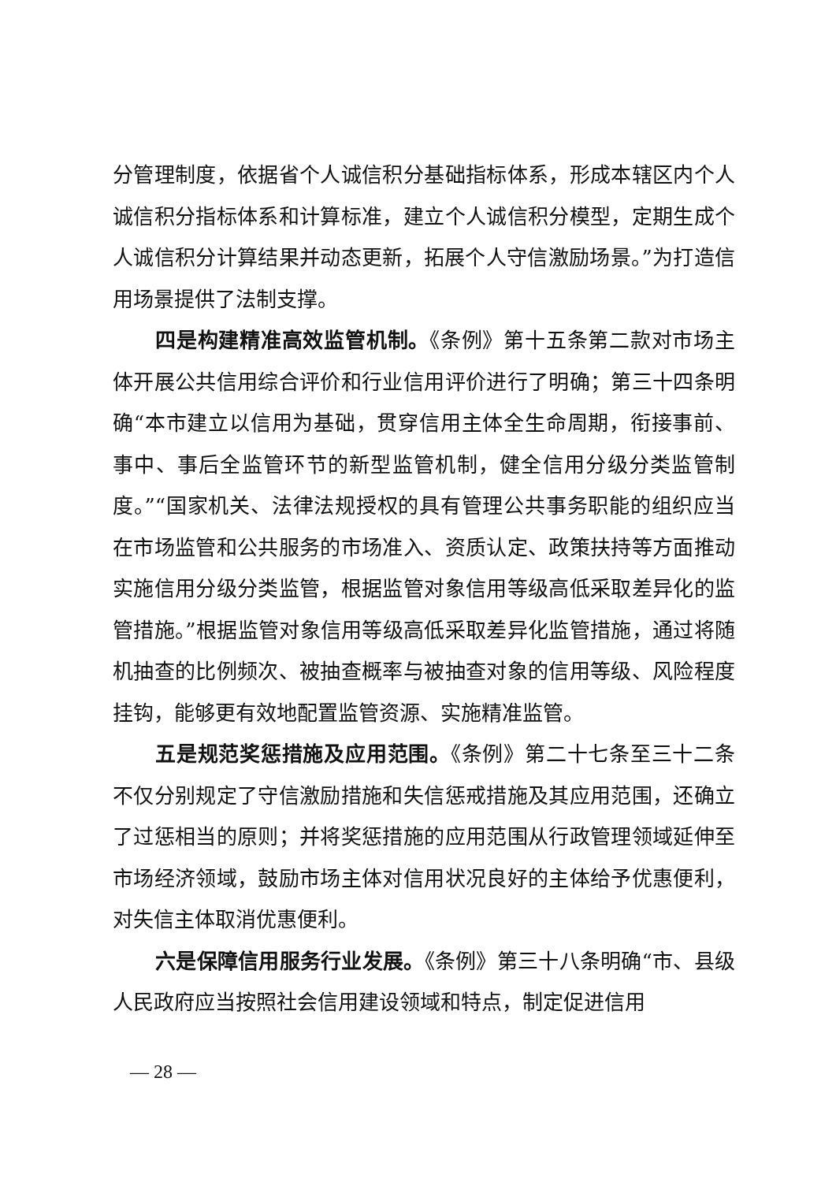分管理制度，依据省个人诚信积分基础指标体系，形成本辖区内个人诚信积分指标体系和计算标准，建立个人诚信积分模型，定期生成个人诚信积分计算结果并动态更新，拓展个人守信激励场景。”为打造信用场景提供了法制支撑。
四是构建精准高效监管机制。《条例》第十五条第二款对市场主体开展公共信用综合评价和行业信用评价进行了明确；第三十四条明确“本市建立以信用为基础，贯穿信用主体全生命周期，衔接事前、事中、事后全监管环节的新型监管机制，健全信用分级分类监管制度。”“国家机关、法律法规授权的具有管理公共事务职能的组织应当在市场监管和公共服务的市场准入、资质认定、政策扶持等方面推动实施信用分级分类监管，根据监管对象信用等级高低采取差异化的监管措施。”根据监管对象信用等级高低采取差异化监管措施，通过将随机抽查的比例频次、被抽查概率与被抽查对象的信用等级、风险程度挂钩，能够更有效地配置监管资源、实施精准监管。
五是规范奖惩措施及应用范围。《条例》第二十七条至三十二条不仅分别规定了守信激励措施和失信惩戒措施及其应用范围，还确立了过惩相当的原则；并将奖惩措施的应用范围从行政管理领域延伸至市场经济领域，鼓励市场主体对信用状况良好的主体给予优惠便利，对失信主体取消优惠便利。
六是保障信用服务行业发展。《条例》第三十八条明确“市、县级人民政府应当按照社会信用建设领域和特点，制定促进信用
— 28 —